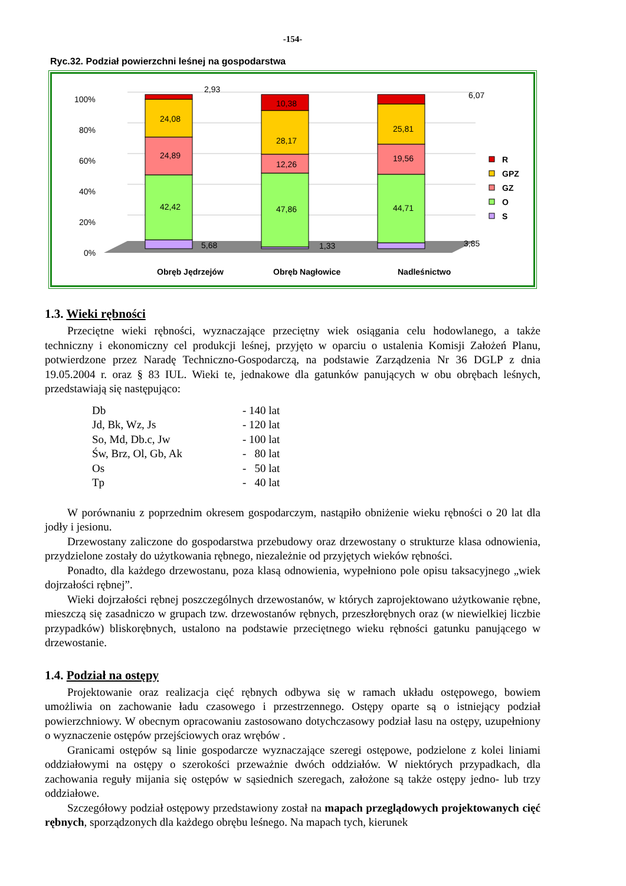-154-
Ryc.32. Podział powierzchni leśnej na gospodarstwa
100%
80%
60%
40%
20%
0%
24,08
24,89
42,42
5,68
2,93
10,38
28,17
12,26
47,86
1,33
25,81
19,56
44,71
3,85
6,07
Obręb Jędrzejów
Obręb Nagłowice
Nadleśnictwo
R
GPZ
GZ
O
S
1.3. Wieki rębności
Przeciętne wieki rębności, wyznaczające przeciętny wiek osiągania celu hodowlanego, a także techniczny i ekonomiczny cel produkcji leśnej, przyjęto w oparciu o ustalenia Komisji Założeń Planu, potwierdzone przez Naradę Techniczno-Gospodarczą, na podstawie Zarządzenia Nr 36 DGLP z dnia 19.05.2004 r. oraz § 83 IUL. Wieki te, jednakowe dla gatunków panujących w obu obrębach leśnych, przedstawiają się następująco:
| Db | - 140 lat |
| Jd, Bk, Wz, Js | - 120 lat |
| So, Md, Db.c, Jw | - 100 lat |
| Św, Brz, Ol, Gb, Ak | - 80 lat |
| Os | - 50 lat |
| Tp | - 40 lat |
W porównaniu z poprzednim okresem gospodarczym, nastąpiło obniżenie wieku rębności o 20 lat dla jodły i jesionu.
Drzewostany zaliczone do gospodarstwa przebudowy oraz drzewostany o strukturze klasa odnowienia, przydzielone zostały do użytkowania rębnego, niezależnie od przyjętych wieków rębności.
Ponadto, dla każdego drzewostanu, poza klasą odnowienia, wypełniono pole opisu taksacyjnego „wiek dojrzałości rębnej”.
Wieki dojrzałości rębnej poszczególnych drzewostanów, w których zaprojektowano użytkowanie rębne, mieszczą się zasadniczo w grupach tzw. drzewostanów rębnych, przeszłorębnych oraz (w niewielkiej liczbie przypadków) bliskorębnych, ustalono na podstawie przeciętnego wieku rębności gatunku panującego w drzewostanie.
1.4. Podział na ostępy
Projektowanie oraz realizacja cięć rębnych odbywa się w ramach układu ostępowego, bowiem umożliwia on zachowanie ładu czasowego i przestrzennego. Ostępy oparte są o istniejący podział powierzchniowy. W obecnym opracowaniu zastosowano dotychczasowy podział lasu na ostępy, uzupełniony o wyznaczenie ostępów przejściowych oraz wrębów .
Granicami ostępów są linie gospodarcze wyznaczające szeregi ostępowe, podzielone z kolei liniami oddziałowymi na ostępy o szerokości przeważnie dwóch oddziałów. W niektórych przypadkach, dla zachowania reguły mijania się ostępów w sąsiednich szeregach, założone są także ostępy jedno- lub trzy oddziałowe.
Szczegółowy podział ostępowy przedstawiony został na mapach przeglądowych projektowanych cięć rębnych, sporządzonych dla każdego obrębu leśnego. Na mapach tych, kierunek